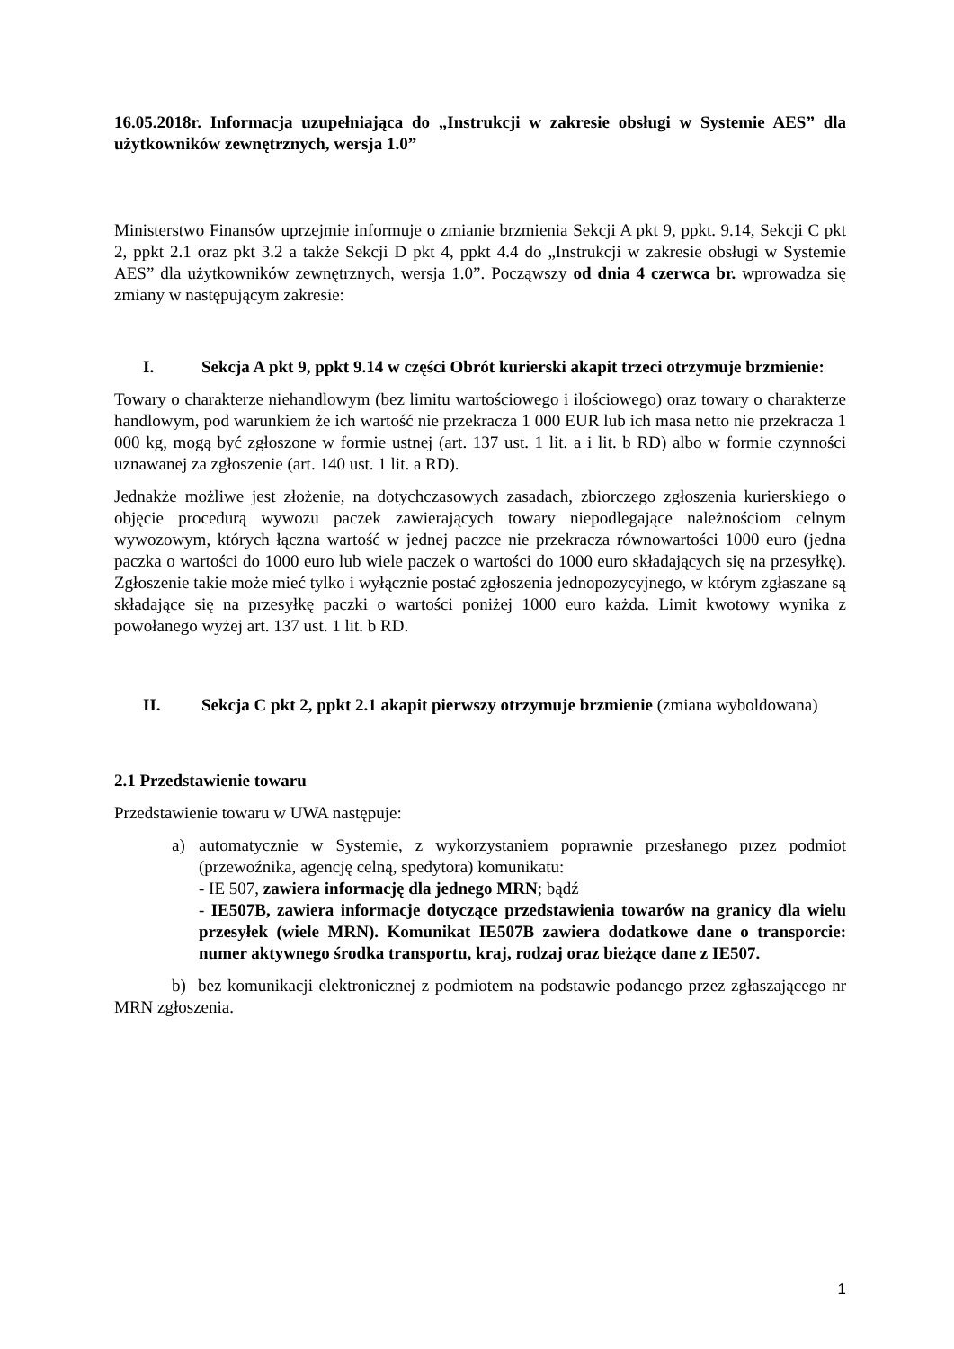16.05.2018r. Informacja uzupełniająca do „Instrukcji w zakresie obsługi w Systemie AES” dla użytkowników zewnętrznych, wersja 1.0”
Ministerstwo Finansów uprzejmie informuje o zmianie brzmienia Sekcji A pkt 9, ppkt. 9.14, Sekcji C pkt 2, ppkt 2.1 oraz pkt 3.2 a także Sekcji D pkt 4, ppkt 4.4 do „Instrukcji w zakresie obsługi w Systemie AES” dla użytkowników zewnętrznych, wersja 1.0”. Począwszy od dnia 4 czerwca br. wprowadza się zmiany w następującym zakresie:
I. Sekcja A pkt 9, ppkt 9.14 w części Obrót kurierski akapit trzeci otrzymuje brzmienie:
Towary o charakterze niehandlowym (bez limitu wartościowego i ilościowego) oraz towary o charakterze handlowym, pod warunkiem że ich wartość nie przekracza 1 000 EUR lub ich masa netto nie przekracza 1 000 kg, mogą być zgłoszone w formie ustnej (art. 137 ust. 1 lit. a i lit. b RD) albo w formie czynności uznawanej za zgłoszenie (art. 140 ust. 1 lit. a RD).
Jednakże możliwe jest złożenie, na dotychczasowych zasadach, zbiorczego zgłoszenia kurierskiego o objęcie procedurą wywozu paczek zawierających towary niepodlegające należnościom celnym wywozowym, których łączna wartość w jednej paczce nie przekracza równowartości 1000 euro (jedna paczka o wartości do 1000 euro lub wiele paczek o wartości do 1000 euro składających się na przesyłkę). Zgłoszenie takie może mieć tylko i wyłącznie postać zgłoszenia jednopozycyjnego, w którym zgłaszane są składające się na przesyłkę paczki o wartości poniżej 1000 euro każda. Limit kwotowy wynika z powołanego wyżej art. 137 ust. 1 lit. b RD.
II. Sekcja C pkt 2, ppkt 2.1 akapit pierwszy otrzymuje brzmienie (zmiana wyboldowana)
2.1 Przedstawienie towaru
Przedstawienie towaru w UWA następuje:
a) automatycznie w Systemie, z wykorzystaniem poprawnie przesłanego przez podmiot (przewoźnika, agencję celną, spedytora) komunikatu:
- IE 507, zawiera informację dla jednego MRN; bądź
- IE507B, zawiera informacje dotyczące przedstawienia towarów na granicy dla wielu przesyłek (wiele MRN). Komunikat IE507B zawiera dodatkowe dane o transporcie: numer aktywnego środka transportu, kraj, rodzaj oraz bieżące dane z IE507.
b) bez komunikacji elektronicznej z podmiotem na podstawie podanego przez zgłaszającego nr MRN zgłoszenia.
1